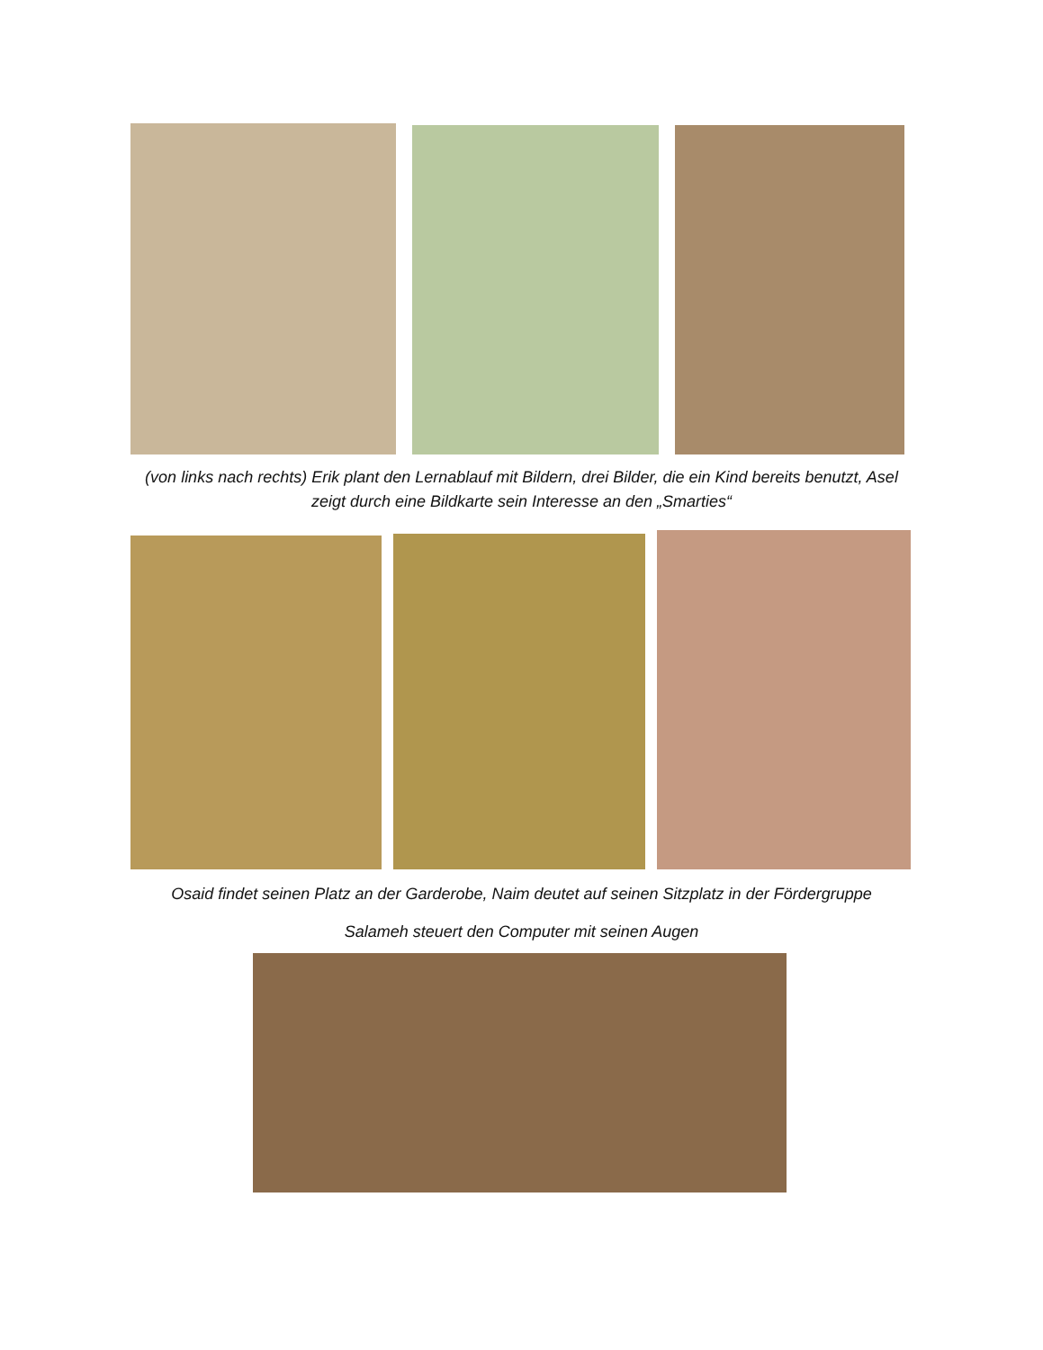(von links nach rechts) Erik plant den Lernablauf mit Bildern, drei Bilder, die ein Kind bereits benutzt, Asel
zeigt durch eine Bildkarte sein Interesse an den „Smarties“
Osaid findet seinen Platz an der Garderobe, Naim deutet auf seinen Sitzplatz in der Fördergruppe
Salameh steuert den Computer mit seinen Augen